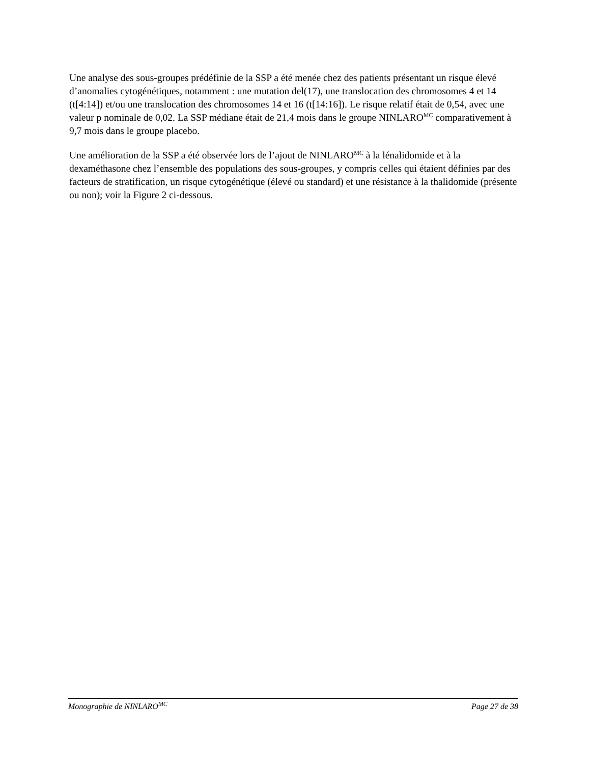Une analyse des sous-groupes prédéfinie de la SSP a été menée chez des patients présentant un risque élevé d’anomalies cytogénétiques, notamment : une mutation del(17), une translocation des chromosomes 4 et 14 (t[4:14]) et/ou une translocation des chromosomes 14 et 16 (t[14:16]). Le risque relatif était de 0,54, avec une valeur p nominale de 0,02. La SSP médiane était de 21,4 mois dans le groupe NINLARO<sup>MC</sup> comparativement à 9,7 mois dans le groupe placebo.
Une amélioration de la SSP a été observée lors de l’ajout de NINLARO<sup>MC</sup> à la lénalidomide et à la dexaméthasone chez l’ensemble des populations des sous-groupes, y compris celles qui étaient définies par des facteurs de stratification, un risque cytogénétique (élevé ou standard) et une résistance à la thalidomide (présente ou non); voir la Figure 2 ci-dessous.
Monographie de NINLARO<sup>MC</sup> Page 27 de 38